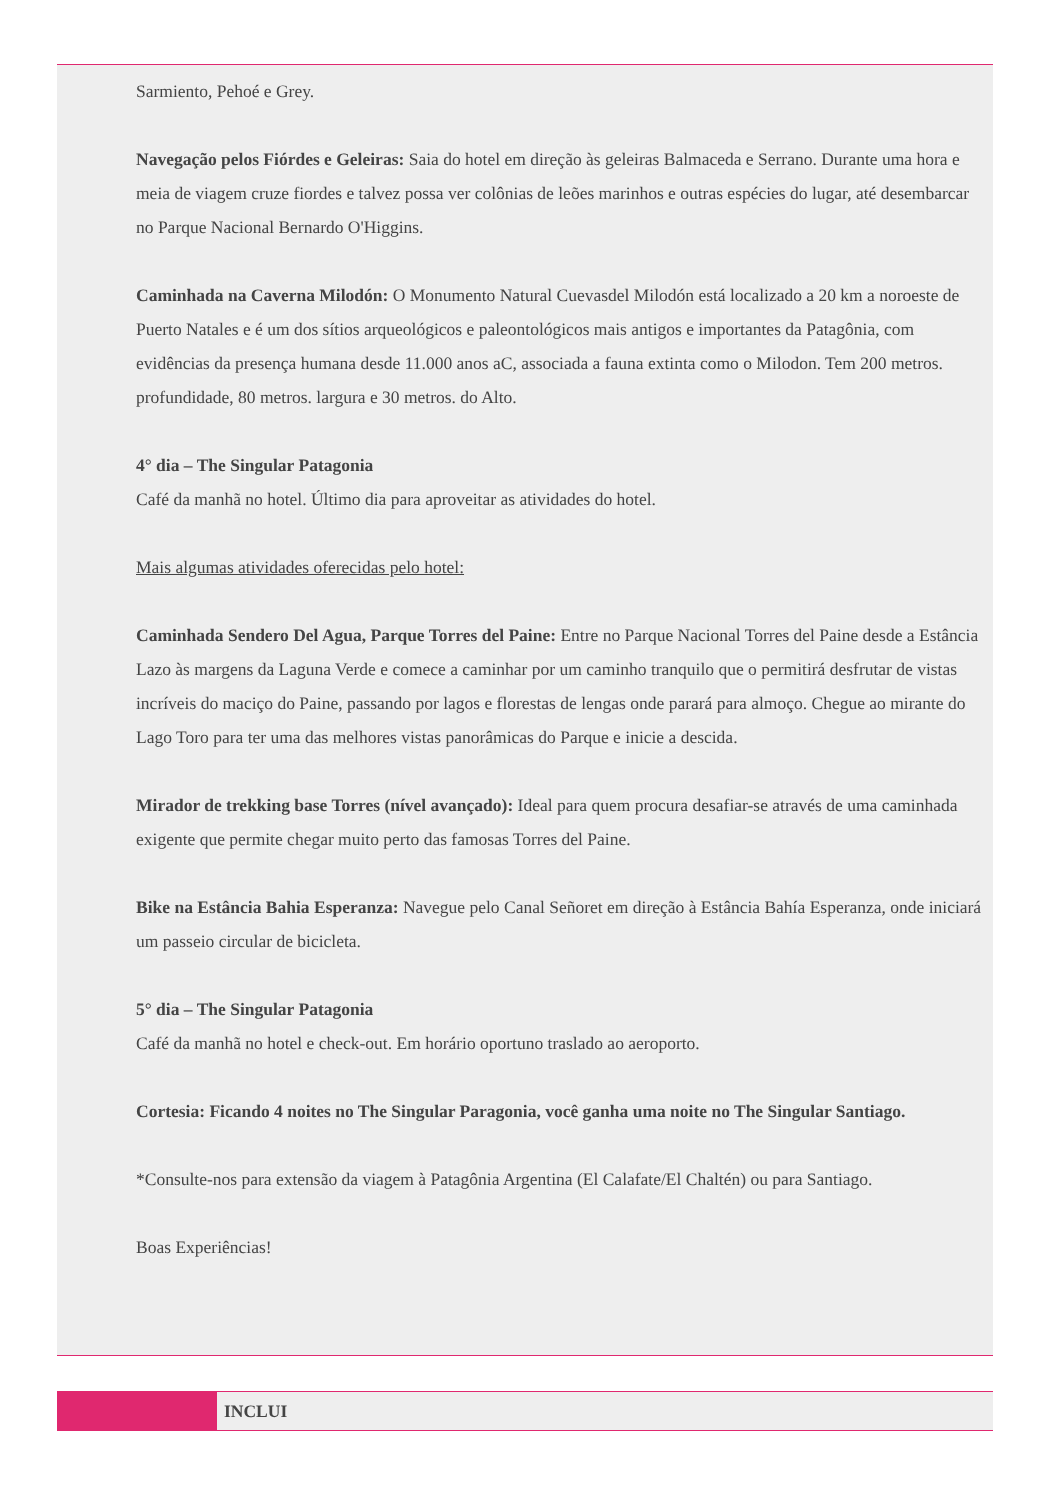Sarmiento, Pehoé e Grey.
Navegação pelos Fiórdes e Geleiras: Saia do hotel em direção às geleiras Balmaceda e Serrano. Durante uma hora e meia de viagem cruze fiordes e talvez possa ver colônias de leões marinhos e outras espécies do lugar, até desembarcar no Parque Nacional Bernardo O'Higgins.
Caminhada na Caverna Milodón: O Monumento Natural Cuevasdel Milodón está localizado a 20 km a noroeste de Puerto Natales e é um dos sítios arqueológicos e paleontológicos mais antigos e importantes da Patagônia, com evidências da presença humana desde 11.000 anos aC, associada a fauna extinta como o Milodon. Tem 200 metros. profundidade, 80 metros. largura e 30 metros. do Alto.
4° dia – The Singular Patagonia
Café da manhã no hotel. Último dia para aproveitar as atividades do hotel.
Mais algumas atividades oferecidas pelo hotel:
Caminhada Sendero Del Agua, Parque Torres del Paine: Entre no Parque Nacional Torres del Paine desde a Estância Lazo às margens da Laguna Verde e comece a caminhar por um caminho tranquilo que o permitirá desfrutar de vistas incríveis do maciço do Paine, passando por lagos e florestas de lengas onde parará para almoço. Chegue ao mirante do Lago Toro para ter uma das melhores vistas panorâmicas do Parque e inicie a descida.
Mirador de trekking base Torres (nível avançado): Ideal para quem procura desafiar-se através de uma caminhada exigente que permite chegar muito perto das famosas Torres del Paine.
Bike na Estância Bahia Esperanza: Navegue pelo Canal Señoret em direção à Estância Bahía Esperanza, onde iniciará um passeio circular de bicicleta.
5° dia – The Singular Patagonia
Café da manhã no hotel e check-out. Em horário oportuno traslado ao aeroporto.
Cortesia: Ficando 4 noites no The Singular Paragonia, você ganha uma noite no The Singular Santiago.
*Consulte-nos para extensão da viagem à Patagônia Argentina (El Calafate/El Chaltén) ou para Santiago.
Boas Experiências!
INCLUI